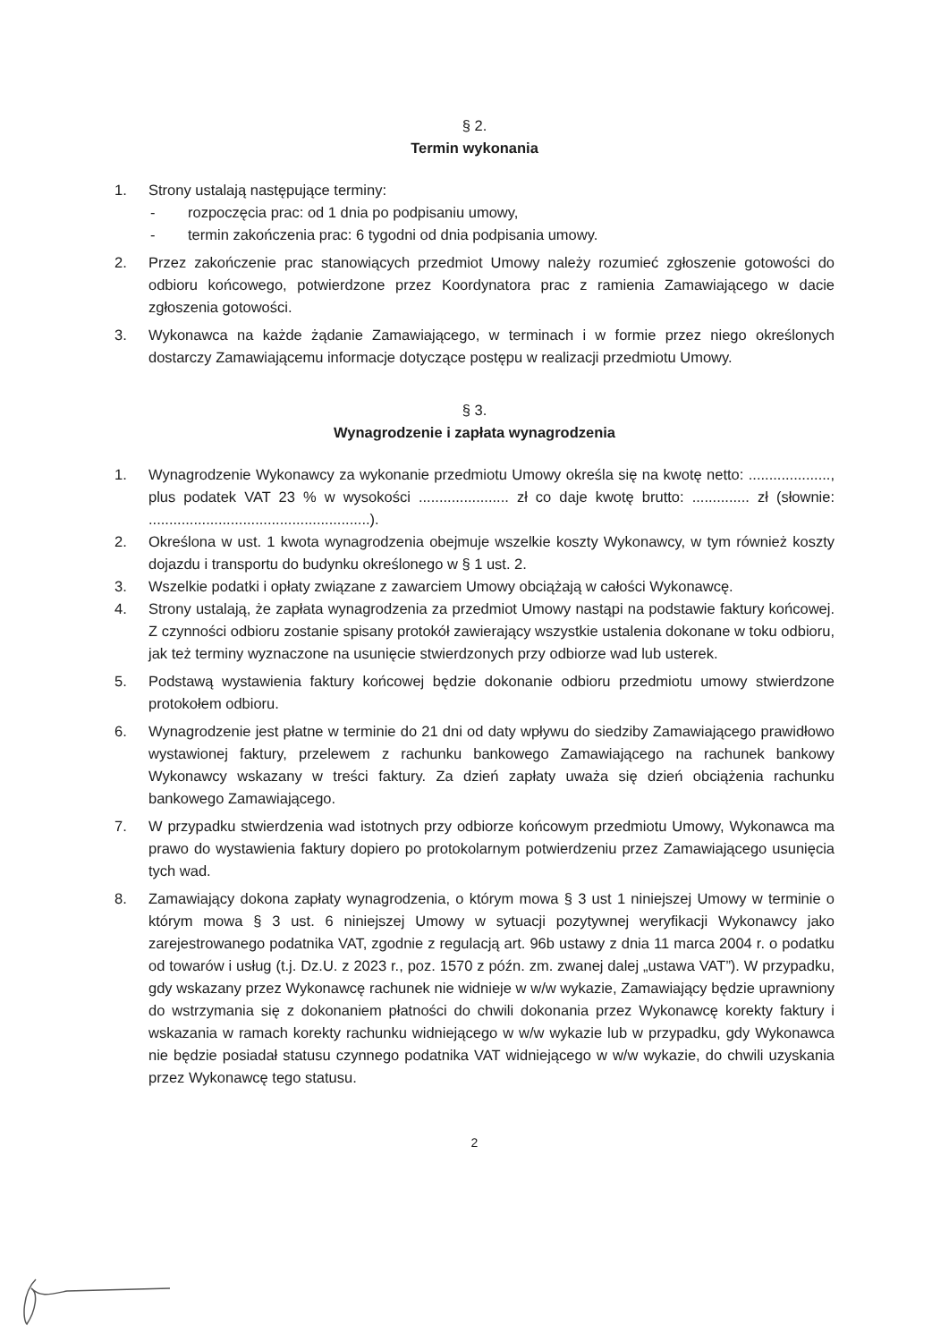§ 2.
Termin wykonania
1. Strony ustalają następujące terminy:
- rozpoczęcia prac: od 1 dnia po podpisaniu umowy,
- termin zakończenia prac: 6 tygodni od dnia podpisania umowy.
2. Przez zakończenie prac stanowiących przedmiot Umowy należy rozumieć zgłoszenie gotowości do odbioru końcowego, potwierdzone przez Koordynatora prac z ramienia Zamawiającego w dacie zgłoszenia gotowości.
3. Wykonawca na każde żądanie Zamawiającego, w terminach i w formie przez niego określonych dostarczy Zamawiającemu informacje dotyczące postępu w realizacji przedmiotu Umowy.
§ 3.
Wynagrodzenie i zapłata wynagrodzenia
1. Wynagrodzenie Wykonawcy za wykonanie przedmiotu Umowy określa się na kwotę netto: ...................., plus podatek VAT 23 % w wysokości ...................... zł co daje kwotę brutto: .............. zł (słownie: ......................................................).
2. Określona w ust. 1 kwota wynagrodzenia obejmuje wszelkie koszty Wykonawcy, w tym również koszty dojazdu i transportu do budynku określonego w § 1 ust. 2.
3. Wszelkie podatki i opłaty związane z zawarciem Umowy obciążają w całości Wykonawcę.
4. Strony ustalają, że zapłata wynagrodzenia za przedmiot Umowy nastąpi na podstawie faktury końcowej. Z czynności odbioru zostanie spisany protokół zawierający wszystkie ustalenia dokonane w toku odbioru, jak też terminy wyznaczone na usunięcie stwierdzonych przy odbiorze wad lub usterek.
5. Podstawą wystawienia faktury końcowej będzie dokonanie odbioru przedmiotu umowy stwierdzone protokołem odbioru.
6. Wynagrodzenie jest płatne w terminie do 21 dni od daty wpływu do siedziby Zamawiającego prawidłowo wystawionej faktury, przelewem z rachunku bankowego Zamawiającego na rachunek bankowy Wykonawcy wskazany w treści faktury. Za dzień zapłaty uważa się dzień obciążenia rachunku bankowego Zamawiającego.
7. W przypadku stwierdzenia wad istotnych przy odbiorze końcowym przedmiotu Umowy, Wykonawca ma prawo do wystawienia faktury dopiero po protokolarnym potwierdzeniu przez Zamawiającego usunięcia tych wad.
8. Zamawiający dokona zapłaty wynagrodzenia, o którym mowa § 3 ust 1 niniejszej Umowy w terminie o którym mowa § 3 ust. 6 niniejszej Umowy w sytuacji pozytywnej weryfikacji Wykonawcy jako zarejestrowanego podatnika VAT, zgodnie z regulacją art. 96b ustawy z dnia 11 marca 2004 r. o podatku od towarów i usług (t.j. Dz.U. z 2023 r., poz. 1570 z późn. zm. zwanej dalej „ustawa VAT”). W przypadku, gdy wskazany przez Wykonawcę rachunek nie widnieje w w/w wykazie, Zamawiający będzie uprawniony do wstrzymania się z dokonaniem płatności do chwili dokonania przez Wykonawcę korekty faktury i wskazania w ramach korekty rachunku widniejącego w w/w wykazie lub w przypadku, gdy Wykonawca nie będzie posiadał statusu czynnego podatnika VAT widniejącego w w/w wykazie, do chwili uzyskania przez Wykonawcę tego statusu.
2